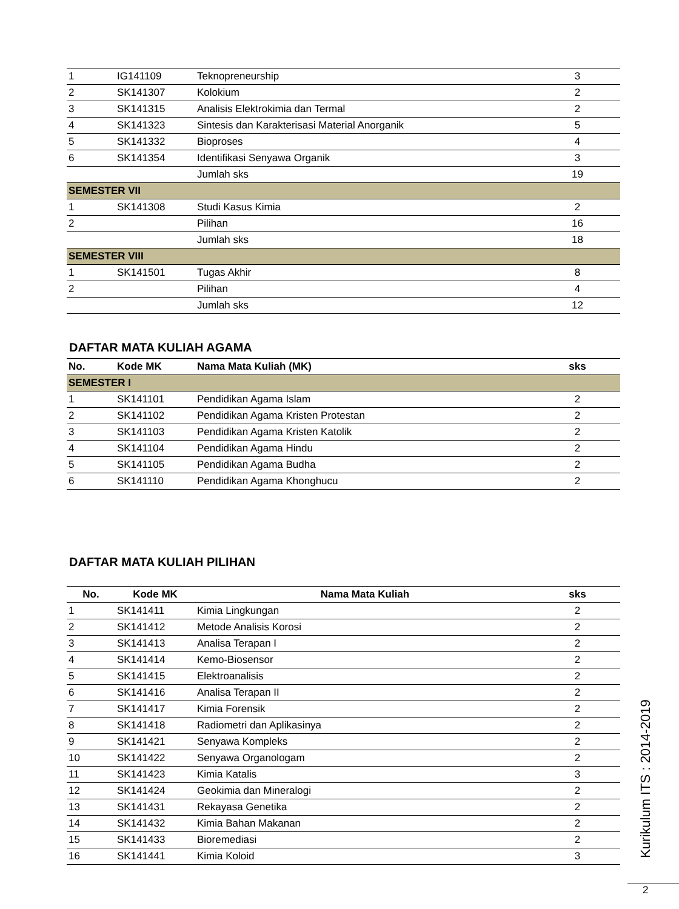| 1 | IG141109 | Teknopreneurship | 3 |
| 2 | SK141307 | Kolokium | 2 |
| 3 | SK141315 | Analisis Elektrokimia dan Termal | 2 |
| 4 | SK141323 | Sintesis dan Karakterisasi Material Anorganik | 5 |
| 5 | SK141332 | Bioproses | 4 |
| 6 | SK141354 | Identifikasi Senyawa Organik | 3 |
| | | Jumlah sks | 19 |
| SEMESTER VII | | | |
| 1 | SK141308 | Studi Kasus Kimia | 2 |
| 2 | | Pilihan | 16 |
| | | Jumlah sks | 18 |
| SEMESTER VIII | | | |
| 1 | SK141501 | Tugas Akhir | 8 |
| 2 | | Pilihan | 4 |
| | | Jumlah sks | 12 |
DAFTAR MATA KULIAH AGAMA
| No. | Kode MK | Nama Mata Kuliah (MK) | sks |
| --- | --- | --- | --- |
| SEMESTER I | | | |
| 1 | SK141101 | Pendidikan Agama Islam | 2 |
| 2 | SK141102 | Pendidikan Agama Kristen Protestan | 2 |
| 3 | SK141103 | Pendidikan Agama Kristen Katolik | 2 |
| 4 | SK141104 | Pendidikan Agama Hindu | 2 |
| 5 | SK141105 | Pendidikan Agama Budha | 2 |
| 6 | SK141110 | Pendidikan Agama Khonghucu | 2 |
DAFTAR MATA KULIAH PILIHAN
| No. | Kode MK | Nama Mata Kuliah | sks |
| --- | --- | --- | --- |
| 1 | SK141411 | Kimia Lingkungan | 2 |
| 2 | SK141412 | Metode Analisis Korosi | 2 |
| 3 | SK141413 | Analisa Terapan I | 2 |
| 4 | SK141414 | Kemo-Biosensor | 2 |
| 5 | SK141415 | Elektroanalisis | 2 |
| 6 | SK141416 | Analisa Terapan II | 2 |
| 7 | SK141417 | Kimia Forensik | 2 |
| 8 | SK141418 | Radiometri dan Aplikasinya | 2 |
| 9 | SK141421 | Senyawa Kompleks | 2 |
| 10 | SK141422 | Senyawa Organologam | 2 |
| 11 | SK141423 | Kimia Katalis | 3 |
| 12 | SK141424 | Geokimia dan Mineralogi | 2 |
| 13 | SK141431 | Rekayasa Genetika | 2 |
| 14 | SK141432 | Kimia Bahan Makanan | 2 |
| 15 | SK141433 | Bioremediasi | 2 |
| 16 | SK141441 | Kimia Koloid | 3 |
Kurikulum ITS : 2014-2019
2